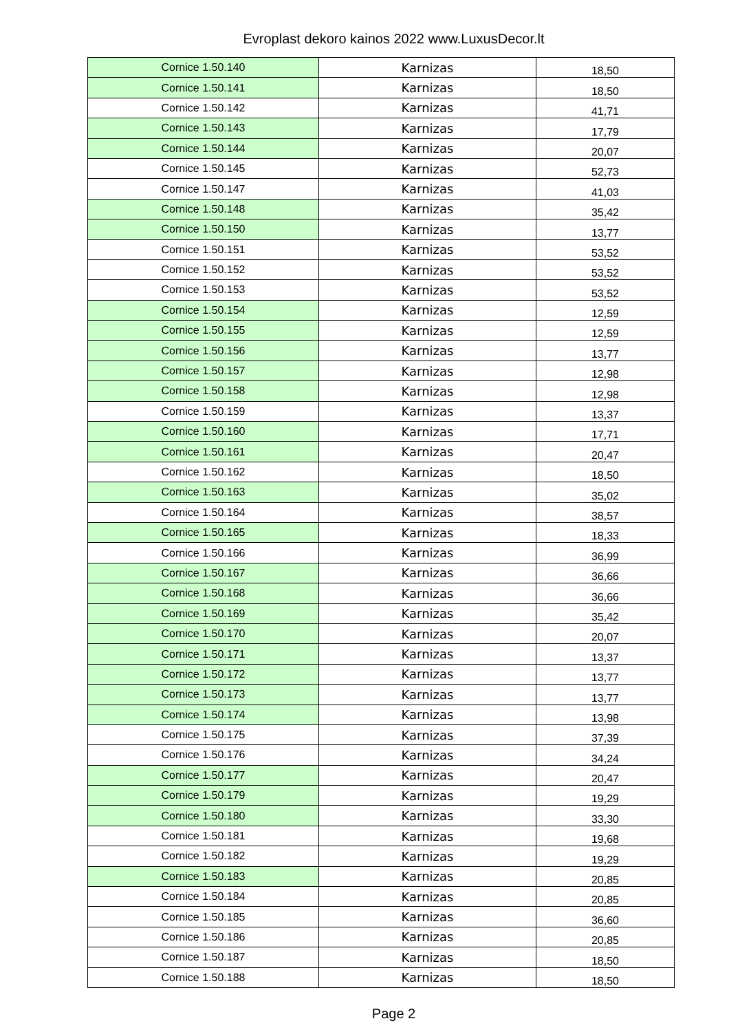Evroplast dekoro kainos 2022 www.LuxusDecor.lt
| Cornice 1.50.140 | Karnizas | 18,50 |
| Cornice 1.50.141 | Karnizas | 18,50 |
| Cornice 1.50.142 | Karnizas | 41,71 |
| Cornice 1.50.143 | Karnizas | 17,79 |
| Cornice 1.50.144 | Karnizas | 20,07 |
| Cornice 1.50.145 | Karnizas | 52,73 |
| Cornice 1.50.147 | Karnizas | 41,03 |
| Cornice 1.50.148 | Karnizas | 35,42 |
| Cornice 1.50.150 | Karnizas | 13,77 |
| Cornice 1.50.151 | Karnizas | 53,52 |
| Cornice 1.50.152 | Karnizas | 53,52 |
| Cornice 1.50.153 | Karnizas | 53,52 |
| Cornice 1.50.154 | Karnizas | 12,59 |
| Cornice 1.50.155 | Karnizas | 12,59 |
| Cornice 1.50.156 | Karnizas | 13,77 |
| Cornice 1.50.157 | Karnizas | 12,98 |
| Cornice 1.50.158 | Karnizas | 12,98 |
| Cornice 1.50.159 | Karnizas | 13,37 |
| Cornice 1.50.160 | Karnizas | 17,71 |
| Cornice 1.50.161 | Karnizas | 20,47 |
| Cornice 1.50.162 | Karnizas | 18,50 |
| Cornice 1.50.163 | Karnizas | 35,02 |
| Cornice 1.50.164 | Karnizas | 38,57 |
| Cornice 1.50.165 | Karnizas | 18,33 |
| Cornice 1.50.166 | Karnizas | 36,99 |
| Cornice 1.50.167 | Karnizas | 36,66 |
| Cornice 1.50.168 | Karnizas | 36,66 |
| Cornice 1.50.169 | Karnizas | 35,42 |
| Cornice 1.50.170 | Karnizas | 20,07 |
| Cornice 1.50.171 | Karnizas | 13,37 |
| Cornice 1.50.172 | Karnizas | 13,77 |
| Cornice 1.50.173 | Karnizas | 13,77 |
| Cornice 1.50.174 | Karnizas | 13,98 |
| Cornice 1.50.175 | Karnizas | 37,39 |
| Cornice 1.50.176 | Karnizas | 34,24 |
| Cornice 1.50.177 | Karnizas | 20,47 |
| Cornice 1.50.179 | Karnizas | 19,29 |
| Cornice 1.50.180 | Karnizas | 33,30 |
| Cornice 1.50.181 | Karnizas | 19,68 |
| Cornice 1.50.182 | Karnizas | 19,29 |
| Cornice 1.50.183 | Karnizas | 20,85 |
| Cornice 1.50.184 | Karnizas | 20,85 |
| Cornice 1.50.185 | Karnizas | 36,60 |
| Cornice 1.50.186 | Karnizas | 20,85 |
| Cornice 1.50.187 | Karnizas | 18,50 |
| Cornice 1.50.188 | Karnizas | 18,50 |
Page 2